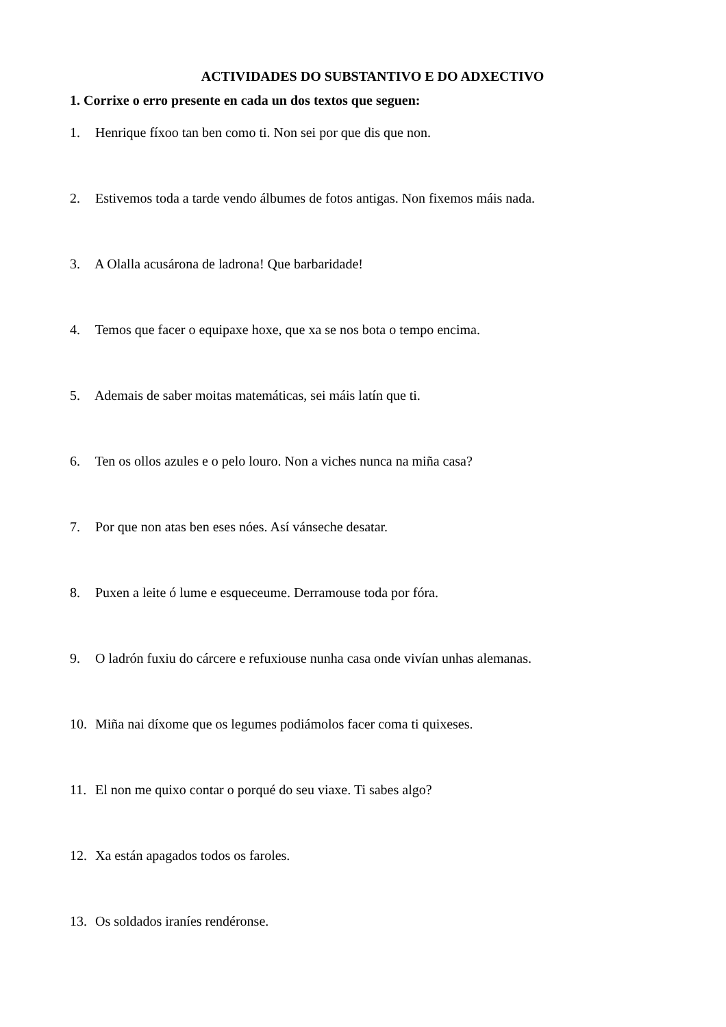ACTIVIDADES DO SUBSTANTIVO E DO ADXECTIVO
1. Corrixe o erro presente en cada un dos textos que seguen:
1. Henrique fíxoo tan ben como ti. Non sei por que dis que non.
2. Estivemos toda a tarde vendo álbumes de fotos antigas. Non fixemos máis nada.
3. A Olalla acusárona de ladrona! Que barbaridade!
4. Temos que facer o equipaxe hoxe, que xa se nos bota o tempo encima.
5. Ademais de saber moitas matemáticas, sei máis latín que ti.
6. Ten os ollos azules e o pelo louro. Non a viches nunca na miña casa?
7. Por que non atas ben eses nóes. Así vánseche desatar.
8. Puxen a leite ó lume e esqueceume. Derramouse toda por fóra.
9. O ladrón fuxiu do cárcere e refuxiouse nunha casa onde vivían unhas alemanas.
10. Miña nai díxome que os legumes podiámolos facer coma ti quixeses.
11. El non me quixo contar o porqué do seu viaxe. Ti sabes algo?
12. Xa están apagados todos os faroles.
13. Os soldados iraníes rendéronse.